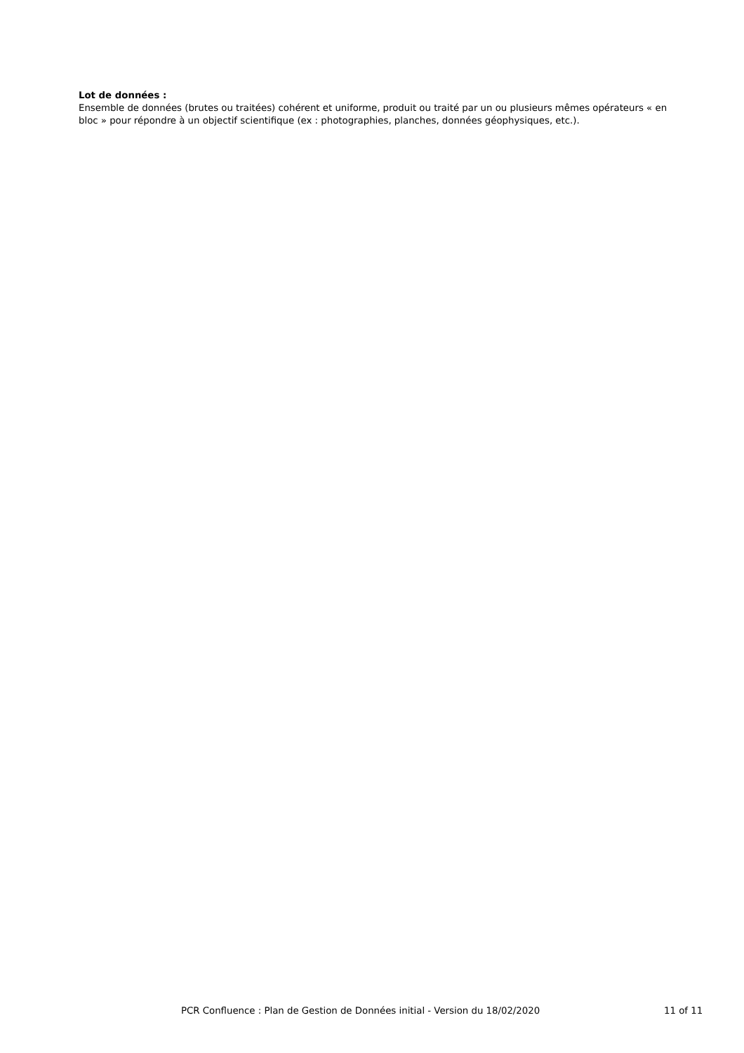Lot de données :
Ensemble de données (brutes ou traitées) cohérent et uniforme, produit ou traité par un ou plusieurs mêmes opérateurs « en bloc » pour répondre à un objectif scientifique (ex : photographies, planches, données géophysiques, etc.).
PCR Confluence : Plan de Gestion de Données initial - Version du 18/02/2020 11 of 11